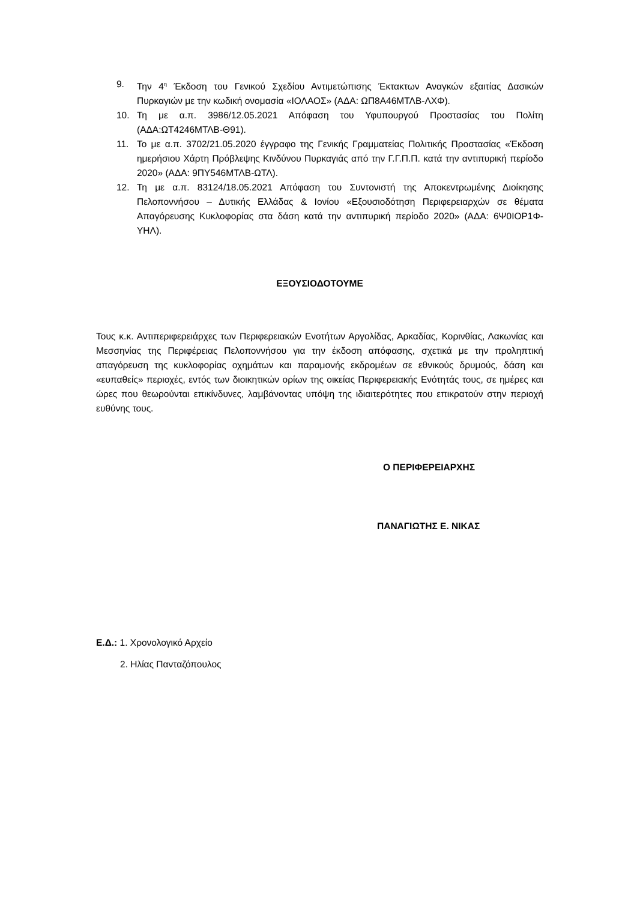9. Την 4<sup>η</sup> Έκδοση του Γενικού Σχεδίου Αντιμετώπισης Έκτακτων Αναγκών εξαιτίας Δασικών Πυρκαγιών με την κωδική ονομασία «ΙΟΛΑΟΣ» (ΑΔΑ: ΩΠ8Α46ΜΤΛΒ-ΛΧΦ).
10. Τη με α.π. 3986/12.05.2021 Απόφαση του Υφυπουργού Προστασίας του Πολίτη (ΑΔΑ:ΩΤ4246ΜΤΛΒ-Θ91).
11. Το με α.π. 3702/21.05.2020 έγγραφο της Γενικής Γραμματείας Πολιτικής Προστασίας «Έκδοση ημερήσιου Χάρτη Πρόβλεψης Κινδύνου Πυρκαγιάς από την Γ.Γ.Π.Π. κατά την αντιπυρική περίοδο 2020» (ΑΔΑ: 9ΠΥ546ΜΤΛΒ-ΩΤΛ).
12. Τη με α.π. 83124/18.05.2021 Απόφαση του Συντονιστή της Αποκεντρωμένης Διοίκησης Πελοποννήσου – Δυτικής Ελλάδας & Ιονίου «Εξουσιοδότηση Περιφερειαρχών σε θέματα Απαγόρευσης Κυκλοφορίας στα δάση κατά την αντιπυρική περίοδο 2020» (ΑΔΑ: 6Ψ0ΙΟΡ1Φ-ΥΗΛ).
ΕΞΟΥΣΙΟΔΟΤΟΥΜΕ
Τους κ.κ. Αντιπεριφερειάρχες των Περιφερειακών Ενοτήτων Αργολίδας, Αρκαδίας, Κορινθίας, Λακωνίας και Μεσσηνίας της Περιφέρειας Πελοποννήσου για την έκδοση απόφασης, σχετικά με την προληπτική απαγόρευση της κυκλοφορίας οχημάτων και παραμονής εκδρομέων σε εθνικούς δρυμούς, δάση και «ευπαθείς» περιοχές, εντός των διοικητικών ορίων της οικείας Περιφερειακής Ενότητάς τους, σε ημέρες και ώρες που θεωρούνται επικίνδυνες, λαμβάνοντας υπόψη της ιδιαιτερότητες που επικρατούν στην περιοχή ευθύνης τους.
Ο ΠΕΡΙΦΕΡΕΙΑΡΧΗΣ
ΠΑΝΑΓΙΩΤΗΣ Ε. ΝΙΚΑΣ
Ε.Δ.: 1. Χρονολογικό Αρχείο
2. Ηλίας Πανταζόπουλος